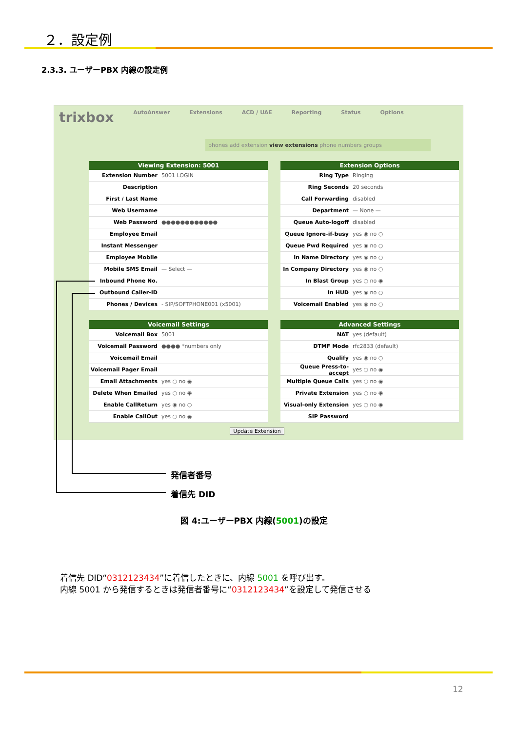２．設定例
2.3.3. ユーザーPBX 内線の設定例
trixbox AutoAnswer Extensions ACD / UAE Reporting Status Options
phones add extension view extensions phone numbers groups
Viewing Extension: 5001
Extension Number 5001 LOGIN
Description
First / Last Name
Web Username
Web Password ●●●●●●●●●●●●
Employee Email
Instant Messenger
Employee Mobile
Mobile SMS Email — Select —
Inbound Phone No.
Outbound Caller-ID
Phones / Devices - SIP/SOFTPHONE001 (x5001)
Extension Options
Ring Type Ringing
Ring Seconds 20 seconds
Call Forwarding disabled
Department — None —
Queue Auto-logoff disabled
Queue Ignore-if-busy yes ◉ no ○
Queue Pwd Required yes ◉ no ○
In Name Directory yes ◉ no ○
In Company Directory yes ◉ no ○
In Blast Group yes ○ no ◉
In HUD yes ◉ no ○
Voicemail Enabled yes ◉ no ○
Voicemail Settings
Voicemail Box 5001
Voicemail Password ●●●● *numbers only
Voicemail Email
Voicemail Pager Email
Email Attachments yes ○ no ◉
Delete When Emailed yes ○ no ◉
Enable CallReturn yes ◉ no ○
Enable CallOut yes ○ no ◉
Advanced Settings
NAT yes (default)
DTMF Mode rfc2833 (default)
Qualify yes ◉ no ○
Queue Press-to-accept yes ○ no ◉
Multiple Queue Calls yes ○ no ◉
Private Extension yes ○ no ◉
Visual-only Extension yes ○ no ◉
SIP Password
Update Extension
発信者番号
着信先 DID
図 4:ユーザーPBX 内線(5001)の設定
着信先 DID“0312123434”に着信したときに、内線 5001 を呼び出す。
内線 5001 から発信するときは発信者番号に“0312123434”を設定して発信させる
12